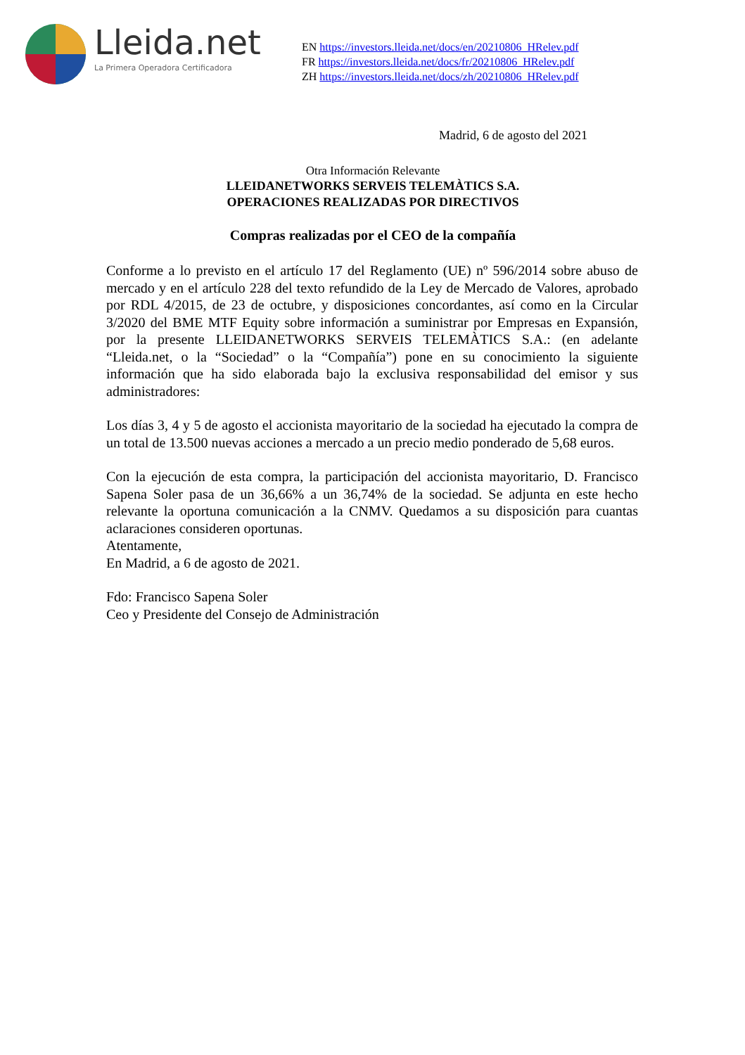Lleida.net
La Primera Operadora Certificadora
EN https://investors.lleida.net/docs/en/20210806_HRelev.pdf
FR https://investors.lleida.net/docs/fr/20210806_HRelev.pdf
ZH https://investors.lleida.net/docs/zh/20210806_HRelev.pdf
Madrid, 6 de agosto del 2021
Otra Información Relevante
LLEIDANETWORKS SERVEIS TELEMÀTICS S.A.
OPERACIONES REALIZADAS POR DIRECTIVOS
Compras realizadas por el CEO de la compañía
Conforme a lo previsto en el artículo 17 del Reglamento (UE) nº 596/2014 sobre abuso de mercado y en el artículo 228 del texto refundido de la Ley de Mercado de Valores, aprobado por RDL 4/2015, de 23 de octubre, y disposiciones concordantes, así como en la Circular 3/2020 del BME MTF Equity sobre información a suministrar por Empresas en Expansión, por la presente LLEIDANETWORKS SERVEIS TELEMÀTICS S.A.: (en adelante “Lleida.net, o la “Sociedad” o la “Compañía”) pone en su conocimiento la siguiente información que ha sido elaborada bajo la exclusiva responsabilidad del emisor y sus administradores:
Los días 3, 4 y 5 de agosto el accionista mayoritario de la sociedad ha ejecutado la compra de un total de 13.500 nuevas acciones a mercado a un precio medio ponderado de 5,68 euros.
Con la ejecución de esta compra, la participación del accionista mayoritario, D. Francisco Sapena Soler pasa de un 36,66% a un 36,74% de la sociedad. Se adjunta en este hecho relevante la oportuna comunicación a la CNMV. Quedamos a su disposición para cuantas aclaraciones consideren oportunas.
Atentamente,
En Madrid, a 6 de agosto de 2021.
Fdo: Francisco Sapena Soler
Ceo y Presidente del Consejo de Administración